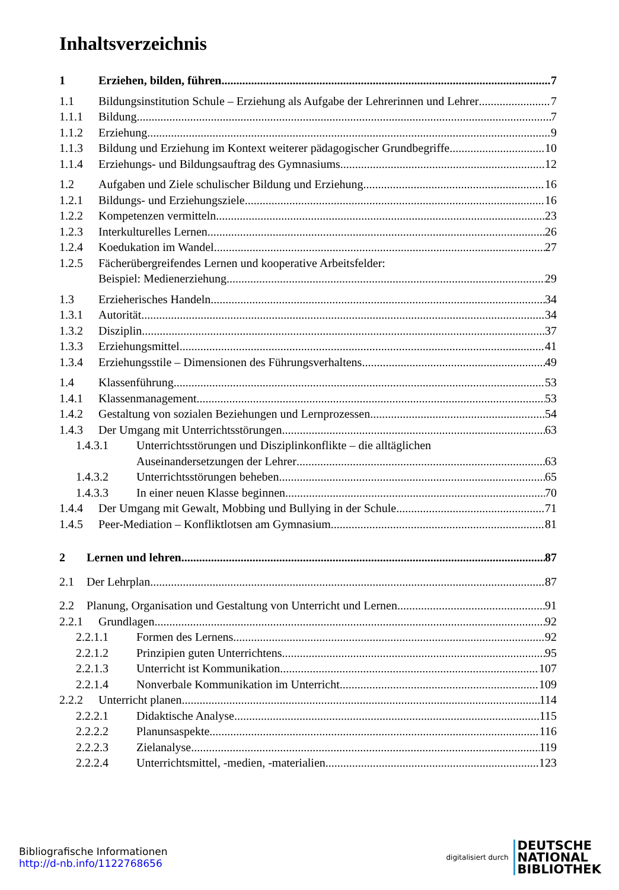Inhaltsverzeichnis
1 Erziehen, bilden, führen 7
1.1 Bildungsinstitution Schule – Erziehung als Aufgabe der Lehrerinnen und Lehrer 7
1.1.1 Bildung 7
1.1.2 Erziehung 9
1.1.3 Bildung und Erziehung im Kontext weiterer pädagogischer Grundbegriffe 10
1.1.4 Erziehungs- und Bildungsauftrag des Gymnasiums 12
1.2 Aufgaben und Ziele schulischer Bildung und Erziehung 16
1.2.1 Bildungs- und Erziehungsziele 16
1.2.2 Kompetenzen vermitteln 23
1.2.3 Interkulturelles Lernen 26
1.2.4 Koedukation im Wandel 27
1.2.5 Fächerübergreifendes Lernen und kooperative Arbeitsfelder:
Beispiel: Medienerziehung 29
1.3 Erzieherisches Handeln 34
1.3.1 Autorität 34
1.3.2 Disziplin 37
1.3.3 Erziehungsmittel 41
1.3.4 Erziehungsstile – Dimensionen des Führungsverhaltens 49
1.4 Klassenführung 53
1.4.1 Klassenmanagement 53
1.4.2 Gestaltung von sozialen Beziehungen und Lernprozessen 54
1.4.3 Der Umgang mit Unterrichtsstörungen 63
1.4.3.1 Unterrichtsstörungen und Disziplinkonflikte – die alltäglichen
Auseinandersetzungen der Lehrer 63
1.4.3.2 Unterrichtsstörungen beheben 65
1.4.3.3 In einer neuen Klasse beginnen 70
1.4.4 Der Umgang mit Gewalt, Mobbing und Bullying in der Schule 71
1.4.5 Peer-Mediation – Konfliktlotsen am Gymnasium 81
2 Lernen und lehren 87
2.1 Der Lehrplan 87
2.2 Planung, Organisation und Gestaltung von Unterricht und Lernen 91
2.2.1 Grundlagen 92
2.2.1.1 Formen des Lernens 92
2.2.1.2 Prinzipien guten Unterrichtens 95
2.2.1.3 Unterricht ist Kommunikation 107
2.2.1.4 Nonverbale Kommunikation im Unterricht 109
2.2.2 Unterricht planen 114
2.2.2.1 Didaktische Analyse 115
2.2.2.2 Planunsaspekte 116
2.2.2.3 Zielanalyse 119
2.2.2.4 Unterrichtsmittel, -medien, -materialien 123
Bibliografische Informationen
http://d-nb.info/1122768656
digitalisiert durch
DEUTSCHE
NATIONAL
BIBLIOTHEK